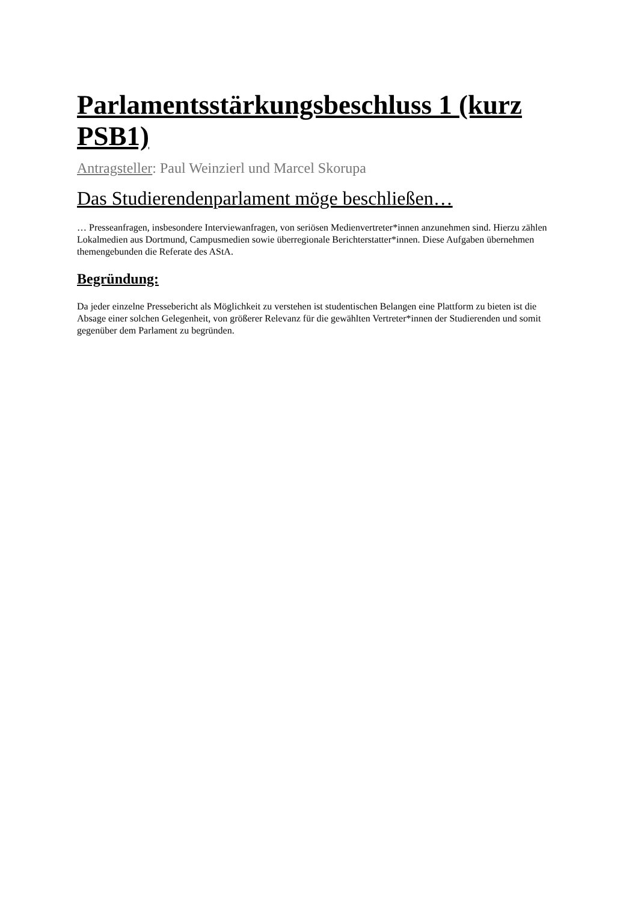Parlamentsstärkungsbeschluss 1 (kurz PSB1)
Antragsteller: Paul Weinzierl und Marcel Skorupa
Das Studierendenparlament möge beschließen…
… Presseanfragen, insbesondere Interviewanfragen, von seriösen Medienvertreter*innen anzunehmen sind. Hierzu zählen Lokalmedien aus Dortmund, Campusmedien sowie überregionale Berichterstatter*innen. Diese Aufgaben übernehmen themengebunden die Referate des AStA.
Begründung:
Da jeder einzelne Pressebericht als Möglichkeit zu verstehen ist studentischen Belangen eine Plattform zu bieten ist die Absage einer solchen Gelegenheit, von größerer Relevanz für die gewählten Vertreter*innen der Studierenden und somit gegenüber dem Parlament zu begründen.